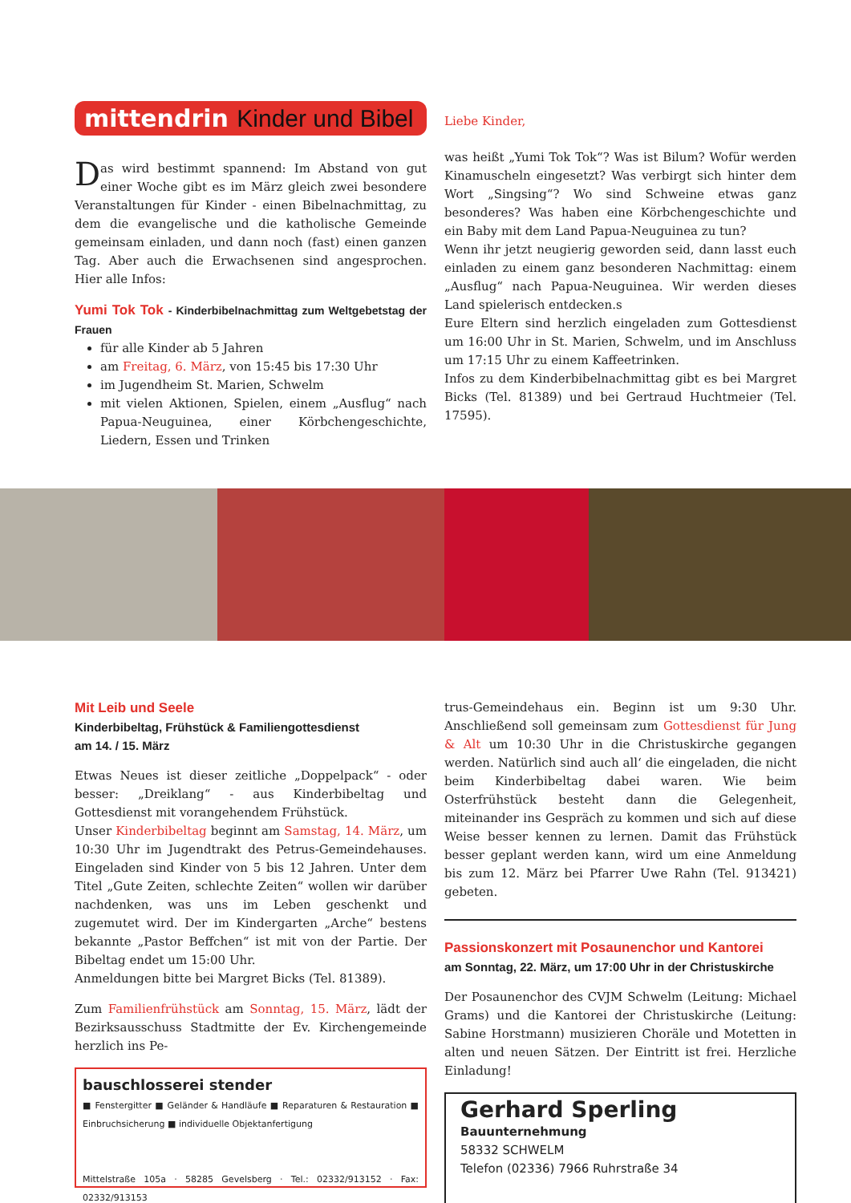mittendrin Kinder und Bibel
Das wird bestimmt spannend: Im Abstand von gut einer Woche gibt es im März gleich zwei besondere Veranstaltungen für Kinder - einen Bibelnachmittag, zu dem die evangelische und die katholische Gemeinde gemeinsam einladen, und dann noch (fast) einen ganzen Tag. Aber auch die Erwachsenen sind angesprochen. Hier alle Infos:
Yumi Tok Tok - Kinderbibelnachmittag zum Weltgebetstag der Frauen
für alle Kinder ab 5 Jahren
am Freitag, 6. März, von 15:45 bis 17:30 Uhr
im Jugendheim St. Marien, Schwelm
mit vielen Aktionen, Spielen, einem „Ausflug“ nach Papua-Neuguinea, einer Körbchengeschichte, Liedern, Essen und Trinken
Liebe Kinder,
was heißt „Yumi Tok Tok“? Was ist Bilum? Wofür werden Kinamuscheln eingesetzt? Was verbirgt sich hinter dem Wort „Singsing“? Wo sind Schweine etwas ganz besonderes? Was haben eine Körbchengeschichte und ein Baby mit dem Land Papua-Neuguinea zu tun?
Wenn ihr jetzt neugierig geworden seid, dann lasst euch einladen zu einem ganz besonderen Nachmittag: einem „Ausflug“ nach Papua-Neuguinea. Wir werden dieses Land spielerisch entdecken.s
Eure Eltern sind herzlich eingeladen zum Gottesdienst um 16:00 Uhr in St. Marien, Schwelm, und im Anschluss um 17:15 Uhr zu einem Kaffeetrinken.
Infos zu dem Kinderbibelnachmittag gibt es bei Margret Bicks (Tel. 81389) und bei Gertraud Huchtmeier (Tel. 17595).
Mit Leib und Seele
Kinderbibeltag, Frühstück & Familiengottesdienst
am 14. / 15. März
Etwas Neues ist dieser zeitliche „Doppelpack“ - oder besser: „Dreiklang“ - aus Kinderbibeltag und Gottesdienst mit vorangehendem Frühstück.
Unser Kinderbibeltag beginnt am Samstag, 14. März, um 10:30 Uhr im Jugendtrakt des Petrus-Gemeindehauses. Eingeladen sind Kinder von 5 bis 12 Jahren. Unter dem Titel „Gute Zeiten, schlechte Zeiten“ wollen wir darüber nachdenken, was uns im Leben geschenkt und zugemutet wird. Der im Kindergarten „Arche“ bestens bekannte „Pastor Beffchen“ ist mit von der Partie. Der Bibeltag endet um 15:00 Uhr.
Anmeldungen bitte bei Margret Bicks (Tel. 81389).
Zum Familienfrühstück am Sonntag, 15. März, lädt der Bezirksausschuss Stadtmitte der Ev. Kirchengemeinde herzlich ins Pe-
bauschlosserei stender
■ Fenstergitter ■ Geländer & Handläufe ■ Reparaturen & Restauration ■ Einbruchsicherung ■ individuelle Objektanfertigung
Mittelstraße 105a · 58285 Gevelsberg · Tel.: 02332/913152 · Fax: 02332/913153
trus-Gemeindehaus ein. Beginn ist um 9:30 Uhr. Anschließend soll gemeinsam zum Gottesdienst für Jung & Alt um 10:30 Uhr in die Christuskirche gegangen werden. Natürlich sind auch all‘ die eingeladen, die nicht beim Kinderbibeltag dabei waren. Wie beim Osterfrühstück besteht dann die Gelegenheit, miteinander ins Gespräch zu kommen und sich auf diese Weise besser kennen zu lernen. Damit das Frühstück besser geplant werden kann, wird um eine Anmeldung bis zum 12. März bei Pfarrer Uwe Rahn (Tel. 913421) gebeten.
Passionskonzert mit Posaunenchor und Kantorei
am Sonntag, 22. März, um 17:00 Uhr in der Christuskirche
Der Posaunenchor des CVJM Schwelm (Leitung: Michael Grams) und die Kantorei der Christuskirche (Leitung: Sabine Horstmann) musizieren Choräle und Motetten in alten und neuen Sätzen. Der Eintritt ist frei. Herzliche Einladung!
Gerhard Sperling
Bauunternehmung
58332 SCHWELM
Telefon (02336) 7966 Ruhrstraße 34